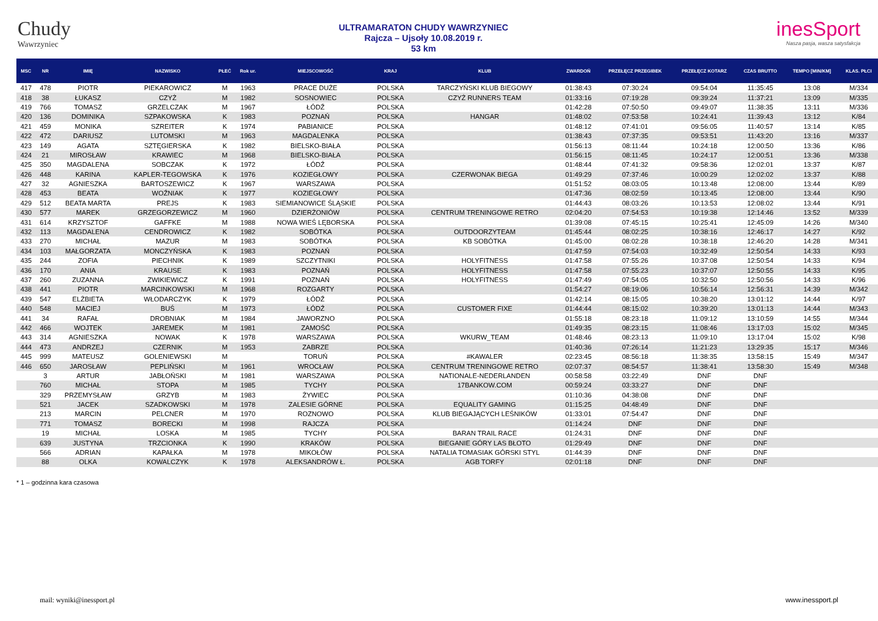Chudy
Wawrzyniec
ULTRAMARATON CHUDY WAWRZYNIEC
Rajcza – Ujsoły 10.08.2019 r.
53 km
inesSport
Nasza pasja, wasza satysfakcja
| MSC | NR | IMIĘ | NAZWISKO | PŁEĆ | Rok ur. | MIEJSCOWOŚĆ | KRAJ | KLUB | ZWARDOŃ | PRZEŁĘCZ PRZEGIBEK | PRZEŁĘCZ KOTARZ | CZAS BRUTTO | TEMPO [MIN/KM] | KLAS. PŁCI |
| --- | --- | --- | --- | --- | --- | --- | --- | --- | --- | --- | --- | --- | --- | --- |
| 417 | 478 | PIOTR | PIEKAROWICZ | M | 1963 | PRACE DUŻE | POLSKA | TARCZYŃSKI KLUB BIEGOWY | 01:38:43 | 07:30:24 | 09:54:04 | 11:35:45 | 13:08 | M/334 |
| 418 | 38 | ŁUKASZ | CZYŻ | M | 1982 | SOSNOWIEC | POLSKA | CZYŻ RUNNERS TEAM | 01:33:16 | 07:19:28 | 09:39:24 | 11:37:21 | 13:09 | M/335 |
| 419 | 766 | TOMASZ | GRZELCZAK | M | 1967 | ŁÓDŹ | POLSKA | | 01:42:28 | 07:50:50 | 09:49:07 | 11:38:35 | 13:11 | M/336 |
| 420 | 136 | DOMINIKA | SZPAKOWSKA | K | 1983 | POZNAŃ | POLSKA | HANGAR | 01:48:02 | 07:53:58 | 10:24:41 | 11:39:43 | 13:12 | K/84 |
| 421 | 459 | MONIKA | SZREITER | K | 1974 | PABIANICE | POLSKA | | 01:48:12 | 07:41:01 | 09:56:05 | 11:40:57 | 13:14 | K/85 |
| 422 | 472 | DARIUSZ | LUTOMSKI | M | 1963 | MAGDALENKA | POLSKA | | 01:38:43 | 07:37:35 | 09:53:51 | 11:43:20 | 13:16 | M/337 |
| 423 | 149 | AGATA | SZTĘGIERSKA | K | 1982 | BIELSKO-BIAŁA | POLSKA | | 01:56:13 | 08:11:44 | 10:24:18 | 12:00:50 | 13:36 | K/86 |
| 424 | 21 | MIROSŁAW | KRAWIEC | M | 1968 | BIELSKO-BIAŁA | POLSKA | | 01:56:15 | 08:11:45 | 10:24:17 | 12:00:51 | 13:36 | M/338 |
| 425 | 350 | MAGDALENA | SOBCZAK | K | 1972 | ŁÓDŹ | POLSKA | | 01:48:44 | 07:41:32 | 09:58:36 | 12:02:01 | 13:37 | K/87 |
| 426 | 448 | KARINA | KAPLER-TEGOWSKA | K | 1976 | KOZIEGŁOWY | POLSKA | CZERWONAK BIEGA | 01:49:29 | 07:37:46 | 10:00:29 | 12:02:02 | 13:37 | K/88 |
| 427 | 32 | AGNIESZKA | BARTOSZEWICZ | K | 1967 | WARSZAWA | POLSKA | | 01:51:52 | 08:03:05 | 10:13:48 | 12:08:00 | 13:44 | K/89 |
| 428 | 453 | BEATA | WOŹNIAK | K | 1977 | KOZIEGŁOWY | POLSKA | | 01:47:36 | 08:02:59 | 10:13:45 | 12:08:00 | 13:44 | K/90 |
| 429 | 512 | BEATA MARTA | PREJS | K | 1983 | SIEMIANOWICE ŚLĄSKIE | POLSKA | | 01:44:43 | 08:03:26 | 10:13:53 | 12:08:02 | 13:44 | K/91 |
| 430 | 577 | MAREK | GRZEGORZEWICZ | M | 1960 | DZIERŻONIÓW | POLSKA | CENTRUM TRENINGOWE RETRO | 02:04:20 | 07:54:53 | 10:19:38 | 12:14:46 | 13:52 | M/339 |
| 431 | 614 | KRZYSZTOF | GAFFKE | M | 1988 | NOWA WIEŚ LĘBORSKA | POLSKA | | 01:39:08 | 07:45:15 | 10:25:41 | 12:45:09 | 14:26 | M/340 |
| 432 | 113 | MAGDALENA | CENDROWICZ | K | 1982 | SOBÓTKA | POLSKA | OUTDOORZYTEAM | 01:45:44 | 08:02:25 | 10:38:16 | 12:46:17 | 14:27 | K/92 |
| 433 | 270 | MICHAŁ | MAZUR | M | 1983 | SOBÓTKA | POLSKA | KB SOBÓTKA | 01:45:00 | 08:02:28 | 10:38:18 | 12:46:20 | 14:28 | M/341 |
| 434 | 103 | MAŁGORZATA | MONCZYŃSKA | K | 1983 | POZNAŃ | POLSKA | | 01:47:59 | 07:54:03 | 10:32:49 | 12:50:54 | 14:33 | K/93 |
| 435 | 244 | ZOFIA | PIECHNIK | K | 1989 | SZCZYTNIKI | POLSKA | HOLYFITNESS | 01:47:58 | 07:55:26 | 10:37:08 | 12:50:54 | 14:33 | K/94 |
| 436 | 170 | ANIA | KRAUSE | K | 1983 | POZNAŃ | POLSKA | HOLYFITNESS | 01:47:58 | 07:55:23 | 10:37:07 | 12:50:55 | 14:33 | K/95 |
| 437 | 260 | ZUZANNA | ZWIKIEWICZ | K | 1991 | POZNAŃ | POLSKA | HOLYFITNESS | 01:47:49 | 07:54:05 | 10:32:50 | 12:50:56 | 14:33 | K/96 |
| 438 | 441 | PIOTR | MARCINKOWSKI | M | 1968 | ROZGARTY | POLSKA | | 01:54:27 | 08:19:06 | 10:56:14 | 12:56:31 | 14:39 | M/342 |
| 439 | 547 | ELŻBIETA | WŁODARCZYK | K | 1979 | ŁÓDŹ | POLSKA | | 01:42:14 | 08:15:05 | 10:38:20 | 13:01:12 | 14:44 | K/97 |
| 440 | 548 | MACIEJ | BUŚ | M | 1973 | ŁÓDŹ | POLSKA | CUSTOMER FIXE | 01:44:44 | 08:15:02 | 10:39:20 | 13:01:13 | 14:44 | M/343 |
| 441 | 34 | RAFAŁ | DROBNIAK | M | 1984 | JAWORZNO | POLSKA | | 01:55:18 | 08:23:18 | 11:09:12 | 13:10:59 | 14:55 | M/344 |
| 442 | 466 | WOJTEK | JAREMEK | M | 1981 | ZAMOŚĆ | POLSKA | | 01:49:35 | 08:23:15 | 11:08:46 | 13:17:03 | 15:02 | M/345 |
| 443 | 314 | AGNIESZKA | NOWAK | K | 1978 | WARSZAWA | POLSKA | WKURW_TEAM | 01:48:46 | 08:23:13 | 11:09:10 | 13:17:04 | 15:02 | K/98 |
| 444 | 473 | ANDRZEJ | CZERNIK | M | 1953 | ZABRZE | POLSKA | | 01:40:36 | 07:26:14 | 11:21:23 | 13:29:35 | 15:17 | M/346 |
| 445 | 999 | MATEUSZ | GOLENIEWSKI | M | | TORUŃ | POLSKA | #KAWALER | 02:23:45 | 08:56:18 | 11:38:35 | 13:58:15 | 15:49 | M/347 |
| 446 | 650 | JAROSŁAW | PEPLIŃSKI | M | 1961 | WROCŁAW | POLSKA | CENTRUM TRENINGOWE RETRO | 02:07:37 | 08:54:57 | 11:38:41 | 13:58:30 | 15:49 | M/348 |
| | 3 | ARTUR | JABŁOŃSKI | M | 1981 | WARSZAWA | POLSKA | NATIONALE-NEDERLANDEN | 00:58:58 | 03:22:49 | DNF | DNF | | |
| | 760 | MICHAŁ | STOPA | M | 1985 | TYCHY | POLSKA | 17BANKOW.COM | 00:59:24 | 03:33:27 | DNF | DNF | | |
| | 329 | PRZEMYSŁAW | GRZYB | M | 1983 | ŻYWIEC | POLSKA | | 01:10:36 | 04:38:08 | DNF | DNF | | |
| | 521 | JACEK | SZADKOWSKI | M | 1978 | ZALESIE GÓRNE | POLSKA | EQUALITY GAMING | 01:15:25 | 04:48:49 | DNF | DNF | | |
| | 213 | MARCIN | PELCNER | M | 1970 | ROZNOWO | POLSKA | KLUB BIEGAJĄCYCH LEŚNIKÓW | 01:33:01 | 07:54:47 | DNF | DNF | | |
| | 771 | TOMASZ | BORECKI | M | 1998 | RAJCZA | POLSKA | | 01:14:24 | DNF | DNF | DNF | | |
| | 19 | MICHAŁ | LOSKA | M | 1985 | TYCHY | POLSKA | BARAN TRAIL RACE | 01:24:31 | DNF | DNF | DNF | | |
| | 639 | JUSTYNA | TRZCIONKA | K | 1990 | KRAKÓW | POLSKA | BIEGANIE GÓRY LAS BŁOTO | 01:29:49 | DNF | DNF | DNF | | |
| | 566 | ADRIAN | KAPAŁKA | M | 1978 | MIKOŁÓW | POLSKA | NATALIA TOMASIAK GÓRSKI STYL | 01:44:39 | DNF | DNF | DNF | | |
| | 88 | OLKA | KOWALCZYK | K | 1978 | ALEKSANDRÓW Ł. | POLSKA | AGB TORFY | 02:01:18 | DNF | DNF | DNF | | |
* 1 – godzinna kara czasowa
mail: wyniki@inessport.pl www.inessport.pl